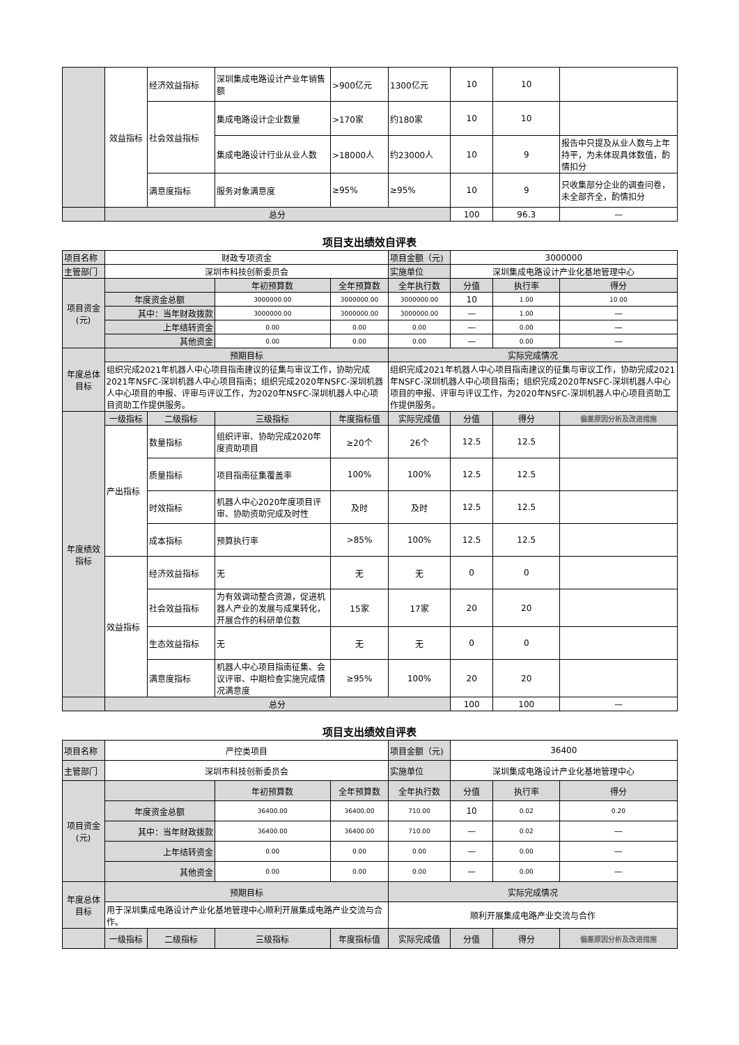| | 效益指标 | 经济效益指标 | 深圳集成电路设计产业年销售额 | >900亿元 | 1300亿元 | 10 | 10 | |
| | | 社会效益指标 | 集成电路设计企业数量 | >170家 | 约180家 | 10 | 10 | |
| | | | 集成电路设计行业从业人数 | >18000人 | 约23000人 | 10 | 9 | 报告中只提及从业人数与上年持平，为未体现具体数值，酌情扣分 |
| | | 满意度指标 | 服务对象满意度 | ≥95% | ≥95% | 10 | 9 | 只收集部分企业的调查问卷，未全部齐全，酌情扣分 |
| | 总分 | | | | | 100 | 96.3 | — |
项目支出绩效自评表
| 项目名称 | 财政专项资金 | | | | 项目金额（元) | 3000000 | | |
| 主管部门 | 深圳市科技创新委员会 | | | | 实施单位 | 深圳集成电路设计产业化基地管理中心 | | |
| 项目资金(元) | | | 年初预算数 | 全年预算数 | 全年执行数 | 分值 | 执行率 | 得分 |
| | 年度资金总额 | | 3000000.00 | 3000000.00 | 3000000.00 | 10 | 1.00 | 10.00 |
| | 其中：当年财政拨款 | | 3000000.00 | 3000000.00 | 3000000.00 | — | 1.00 | — |
| | 上年结转资金 | | 0.00 | 0.00 | 0.00 | — | 0.00 | — |
| | 其他资金 | | 0.00 | 0.00 | 0.00 | — | 0.00 | — |
| 年度总体目标 | 预期目标 | | | | 实际完成情况 | | | |
| | 组织完成2021年机器人中心项目指南建议的征集与审议工作，协助完成2021年NSFC-深圳机器人中心项目指南；组织完成2020年NSFC-深圳机器人中心项目的申报、评审与评议工作，为2020年NSFC-深圳机器人中心项目资助工作提供服务。 | | | | 组织完成2021年机器人中心项目指南建议的征集与审议工作，协助完成2021年NSFC-深圳机器人中心项目指南；组织完成2020年NSFC-深圳机器人中心项目的申报、评审与评议工作，为2020年NSFC-深圳机器人中心项目资助工作提供服务。 | | | |
| 年度绩效指标 | 一级指标 | 二级指标 | 三级指标 | 年度指标值 | 实际完成值 | 分值 | 得分 | 偏差原因分析及改进措施 |
| | 产出指标 | 数量指标 | 组织评审、协助完成2020年度资助项目 | ≥20个 | 26个 | 12.5 | 12.5 | |
| | | 质量指标 | 项目指南征集覆盖率 | 100% | 100% | 12.5 | 12.5 | |
| | | 时效指标 | 机器人中心2020年度项目评审、协助资助完成及时性 | 及时 | 及时 | 12.5 | 12.5 | |
| | | 成本指标 | 预算执行率 | >85% | 100% | 12.5 | 12.5 | |
| | 效益指标 | 经济效益指标 | 无 | 无 | 无 | 0 | 0 | |
| | | 社会效益指标 | 为有效调动整合资源，促进机器人产业的发展与成果转化，开展合作的科研单位数 | 15家 | 17家 | 20 | 20 | |
| | | 生态效益指标 | 无 | 无 | 无 | 0 | 0 | |
| | | 满意度指标 | 机器人中心项目指南征集、会议评审、中期检查实施完成情况满意度 | ≥95% | 100% | 20 | 20 | |
| | 总分 | | | | | 100 | 100 | — |
项目支出绩效自评表
| 项目名称 | 严控类项目 | | | | 项目金额（元) | 36400 | | |
| 主管部门 | 深圳市科技创新委员会 | | | | 实施单位 | 深圳集成电路设计产业化基地管理中心 | | |
| 项目资金(元) | | | 年初预算数 | 全年预算数 | 全年执行数 | 分值 | 执行率 | 得分 |
| | 年度资金总额 | | 36400.00 | 36400.00 | 710.00 | 10 | 0.02 | 0.20 |
| | 其中：当年财政拨款 | | 36400.00 | 36400.00 | 710.00 | — | 0.02 | — |
| | 上年结转资金 | | 0.00 | 0.00 | 0.00 | — | 0.00 | — |
| | 其他资金 | | 0.00 | 0.00 | 0.00 | — | 0.00 | — |
| 年度总体目标 | 预期目标 | | | | 实际完成情况 | | | |
| | 用于深圳集成电路设计产业化基地管理中心顺利开展集成电路产业交流与合作。 | | | | 顺利开展集成电路产业交流与合作 | | | |
| | 一级指标 | 二级指标 | 三级指标 | 年度指标值 | 实际完成值 | 分值 | 得分 | 偏差原因分析及改进措施 |